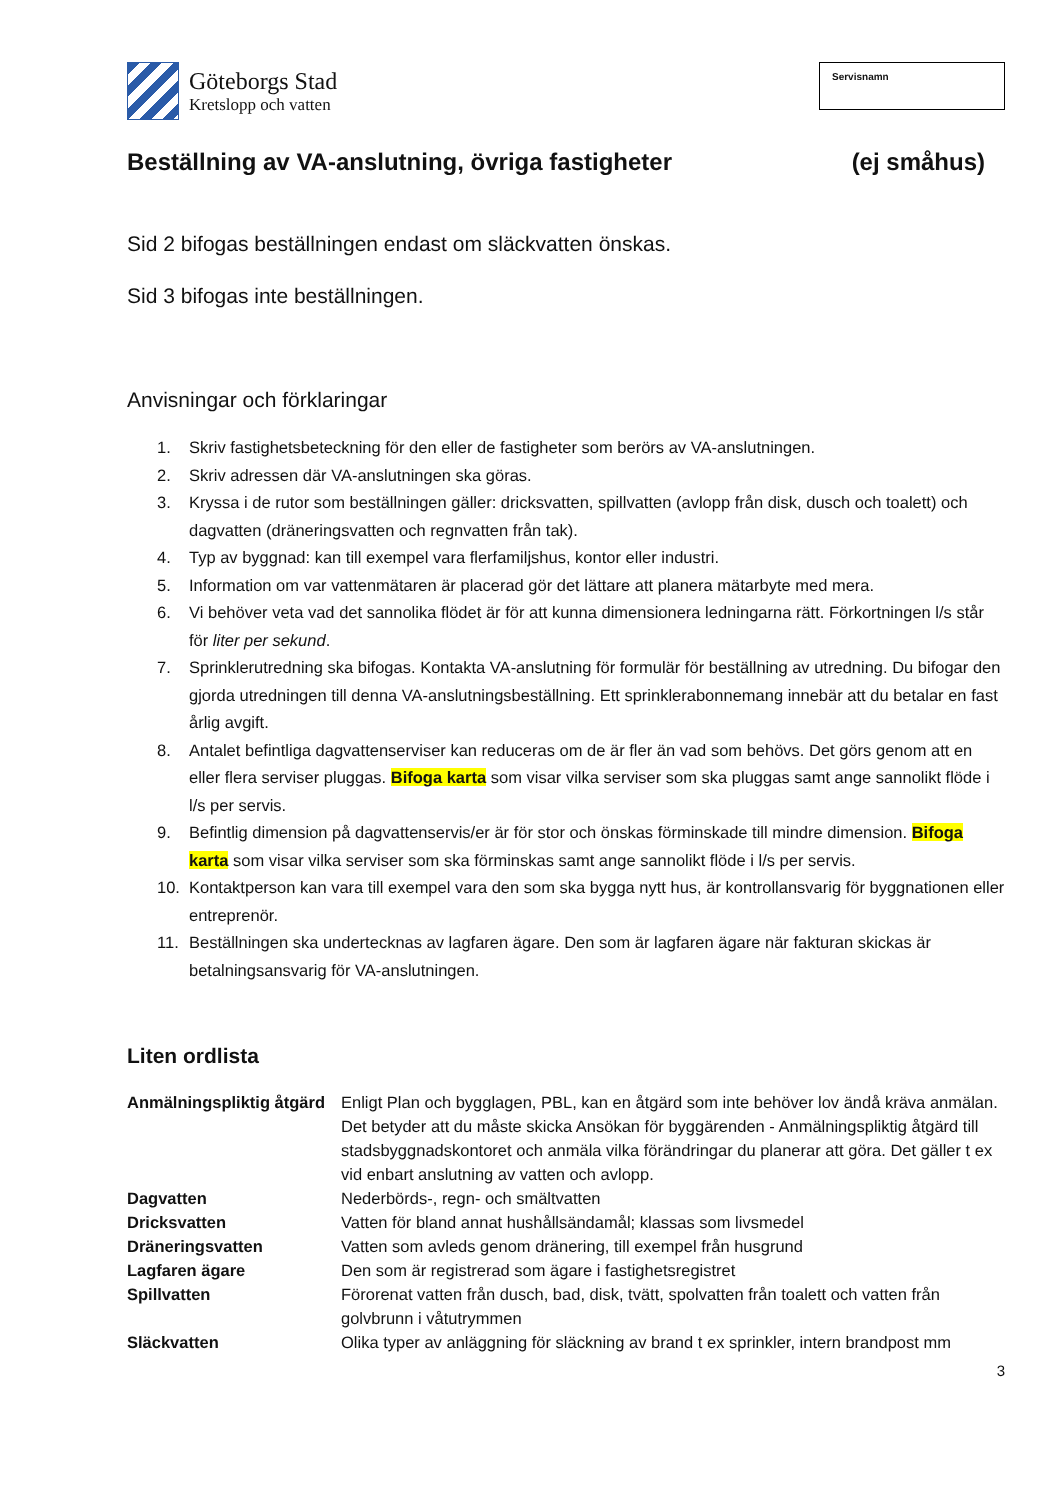Göteborgs Stad
Kretslopp och vatten
Servisnamn
Beställning av VA-anslutning, övriga fastigheter (ej småhus)
Sid 2 bifogas beställningen endast om släckvatten önskas.
Sid 3 bifogas inte beställningen.
Anvisningar och förklaringar
1. Skriv fastighetsbeteckning för den eller de fastigheter som berörs av VA-anslutningen.
2. Skriv adressen där VA-anslutningen ska göras.
3. Kryssa i de rutor som beställningen gäller: dricksvatten, spillvatten (avlopp från disk, dusch och toalett) och dagvatten (dräneringsvatten och regnvatten från tak).
4. Typ av byggnad: kan till exempel vara flerfamiljshus, kontor eller industri.
5. Information om var vattenmätaren är placerad gör det lättare att planera mätarbyte med mera.
6. Vi behöver veta vad det sannolika flödet är för att kunna dimensionera ledningarna rätt. Förkortningen l/s står för liter per sekund.
7. Sprinklerutredning ska bifogas. Kontakta VA-anslutning för formulär för beställning av utredning. Du bifogar den gjorda utredningen till denna VA-anslutningsbeställning. Ett sprinklerabonnemang innebär att du betalar en fast årlig avgift.
8. Antalet befintliga dagvattenserviser kan reduceras om de är fler än vad som behövs. Det görs genom att en eller flera serviser pluggas. Bifoga karta som visar vilka serviser som ska pluggas samt ange sannolikt flöde i l/s per servis.
9. Befintlig dimension på dagvattenservis/er är för stor och önskas förminskade till mindre dimension. Bifoga karta som visar vilka serviser som ska förminskas samt ange sannolikt flöde i l/s per servis.
10. Kontaktperson kan vara till exempel vara den som ska bygga nytt hus, är kontrollansvarig för byggnationen eller entreprenör.
11. Beställningen ska undertecknas av lagfaren ägare. Den som är lagfaren ägare när fakturan skickas är betalningsansvarig för VA-anslutningen.
Liten ordlista
| Anmälningspliktig åtgärd | Enligt Plan och bygglagen, PBL, kan en åtgärd som inte behöver lov ändå kräva anmälan. Det betyder att du måste skicka Ansökan för byggärenden - Anmälningspliktig åtgärd till stadsbyggnadskontoret och anmäla vilka förändringar du planerar att göra. Det gäller t ex vid enbart anslutning av vatten och avlopp. |
| Dagvatten | Nederbörds-, regn- och smältvatten |
| Dricksvatten | Vatten för bland annat hushållsändamål; klassas som livsmedel |
| Dräneringsvatten | Vatten som avleds genom dränering, till exempel från husgrund |
| Lagfaren ägare | Den som är registrerad som ägare i fastighetsregistret |
| Spillvatten | Förorenat vatten från dusch, bad, disk, tvätt, spolvatten från toalett och vatten från golvbrunn i våtutrymmen |
| Släckvatten | Olika typer av anläggning för släckning av brand t ex sprinkler, intern brandpost mm |
3